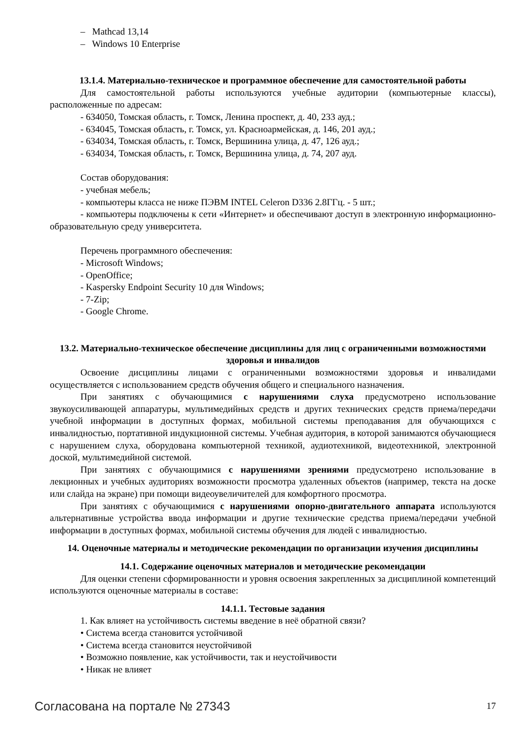– Mathcad 13,14
– Windows 10 Enterprise
13.1.4. Материально-техническое и программное обеспечение для самостоятельной работы
Для самостоятельной работы используются учебные аудитории (компьютерные классы), расположенные по адресам:
- 634050, Томская область, г. Томск, Ленина проспект, д. 40, 233 ауд.;
- 634045, Томская область, г. Томск, ул. Красноармейская, д. 146, 201 ауд.;
- 634034, Томская область, г. Томск, Вершинина улица, д. 47, 126 ауд.;
- 634034, Томская область, г. Томск, Вершинина улица, д. 74, 207 ауд.
Состав оборудования:
- учебная мебель;
- компьютеры класса не ниже ПЭВМ INTEL Celeron D336 2.8ГГц. - 5 шт.;
- компьютеры подключены к сети «Интернет» и обеспечивают доступ в электронную информационно-образовательную среду университета.
Перечень программного обеспечения:
- Microsoft Windows;
- OpenOffice;
- Kaspersky Endpoint Security 10 для Windows;
- 7-Zip;
- Google Chrome.
13.2. Материально-техническое обеспечение дисциплины для лиц с ограниченными возможностями здоровья и инвалидов
Освоение дисциплины лицами с ограниченными возможностями здоровья и инвалидами осуществляется с использованием средств обучения общего и специального назначения.
При занятиях с обучающимися с нарушениями слуха предусмотрено использование звукоусиливающей аппаратуры, мультимедийных средств и других технических средств приема/передачи учебной информации в доступных формах, мобильной системы преподавания для обучающихся с инвалидностью, портативной индукционной системы. Учебная аудитория, в которой занимаются обучающиеся с нарушением слуха, оборудована компьютерной техникой, аудиотехникой, видеотехникой, электронной доской, мультимедийной системой.
При занятиях с обучающимися с нарушениями зрениями предусмотрено использование в лекционных и учебных аудиториях возможности просмотра удаленных объектов (например, текста на доске или слайда на экране) при помощи видеоувеличителей для комфортного просмотра.
При занятиях с обучающимися с нарушениями опорно-двигательного аппарата используются альтернативные устройства ввода информации и другие технические средства приема/передачи учебной информации в доступных формах, мобильной системы обучения для людей с инвалидностью.
14. Оценочные материалы и методические рекомендации по организации изучения дисциплины
14.1. Содержание оценочных материалов и методические рекомендации
Для оценки степени сформированности и уровня освоения закрепленных за дисциплиной компетенций используются оценочные материалы в составе:
14.1.1. Тестовые задания
1. Как влияет на устойчивость системы введение в неё обратной связи?
• Система всегда становится устойчивой
• Система всегда становится неустойчивой
• Возможно появление, как устойчивости, так и неустойчивости
• Никак не влияет
Согласована на портале № 27343 17